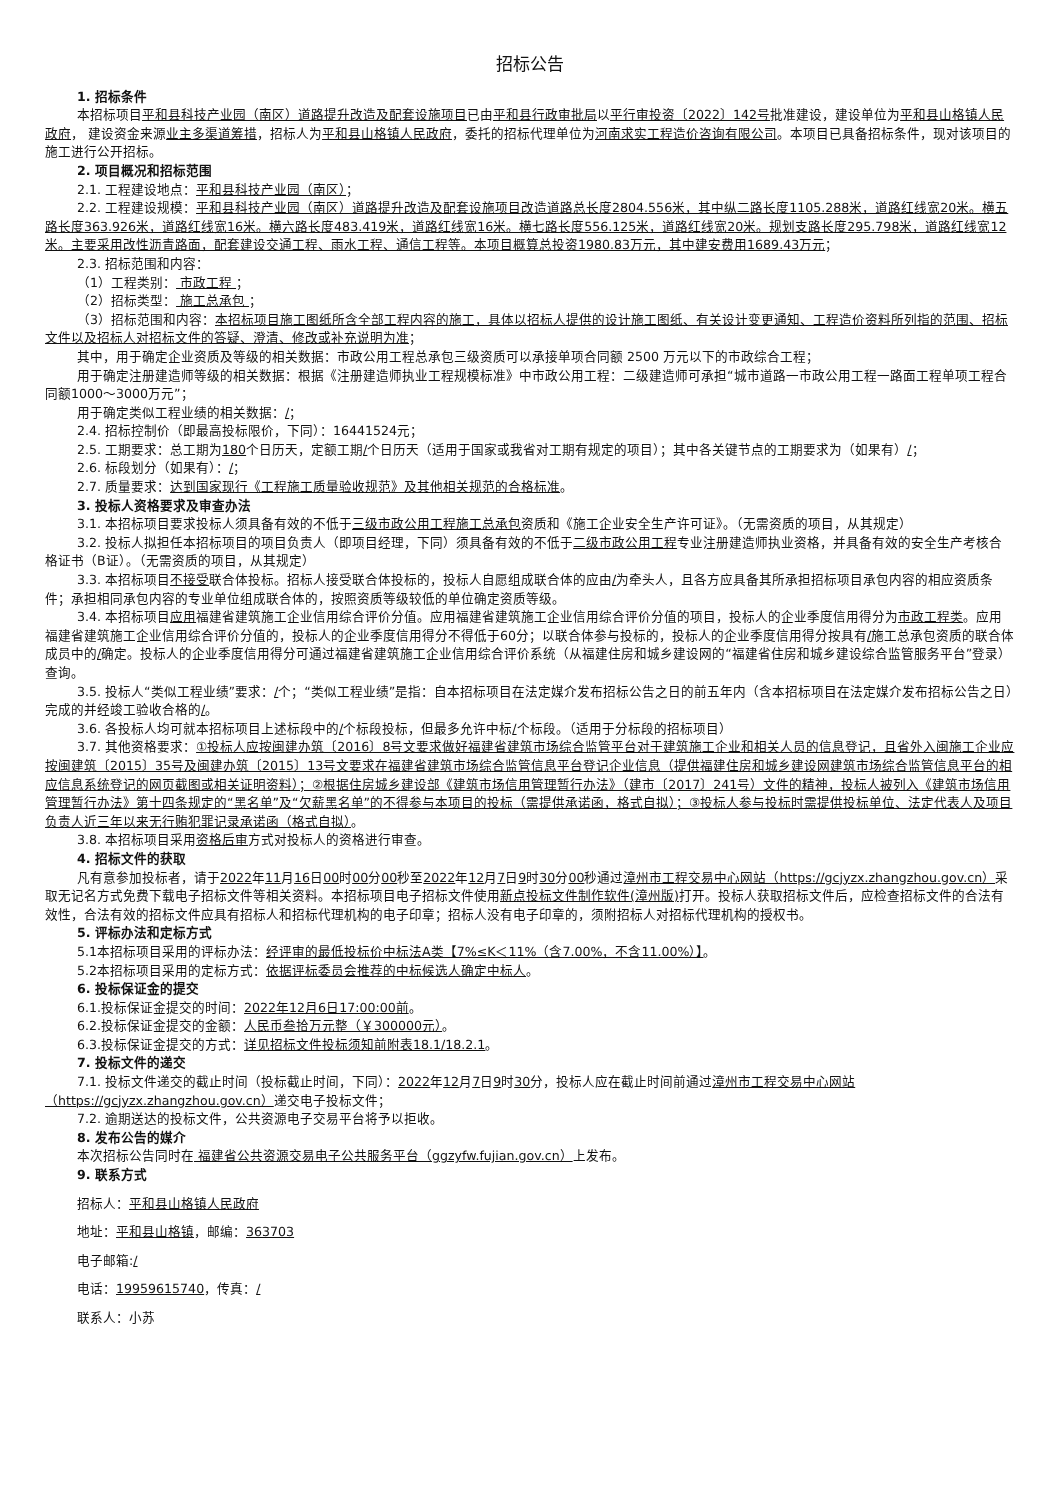招标公告
1. 招标条件
本招标项目平和县科技产业园（南区）道路提升改造及配套设施项目已由平和县行政审批局以平行审投资〔2022〕142号批准建设，建设单位为平和县山格镇人民政府， 建设资金来源业主多渠道筹措，招标人为平和县山格镇人民政府，委托的招标代理单位为河南求实工程造价咨询有限公司。本项目已具备招标条件，现对该项目的施工进行公开招标。
2. 项目概况和招标范围
2.1. 工程建设地点：平和县科技产业园（南区）；
2.2. 工程建设规模：平和县科技产业园（南区）道路提升改造及配套设施项目改造道路总长度2804.556米，其中纵二路长度1105.288米，道路红线宽20米。横五路长度363.926米，道路红线宽16米。横六路长度483.419米，道路红线宽16米。横七路长度556.125米，道路红线宽20米。规划支路长度295.798米，道路红线宽12米。主要采用改性沥青路面，配套建设交通工程、雨水工程、通信工程等。本项目概算总投资1980.83万元，其中建安费用1689.43万元；
2.3. 招标范围和内容：
（1）工程类别： 市政工程 ；
（2）招标类型： 施工总承包 ；
（3）招标范围和内容：本招标项目施工图纸所含全部工程内容的施工，具体以招标人提供的设计施工图纸、有关设计变更通知、工程造价资料所列指的范围、招标文件以及招标人对招标文件的答疑、澄清、修改或补充说明为准；
其中，用于确定企业资质及等级的相关数据：市政公用工程总承包三级资质可以承接单项合同额 2500 万元以下的市政综合工程；
用于确定注册建造师等级的相关数据：根据《注册建造师执业工程规模标准》中市政公用工程：二级建造师可承担“城市道路一市政公用工程一路面工程单项工程合同额1000～3000万元”；
用于确定类似工程业绩的相关数据：/；
2.4. 招标控制价（即最高投标限价，下同）：16441524元；
2.5. 工期要求：总工期为180个日历天，定额工期/个日历天（适用于国家或我省对工期有规定的项目）；其中各关键节点的工期要求为（如果有）/；
2.6. 标段划分（如果有）：/；
2.7. 质量要求：达到国家现行《工程施工质量验收规范》及其他相关规范的合格标准。
3. 投标人资格要求及审查办法
3.1. 本招标项目要求投标人须具备有效的不低于三级市政公用工程施工总承包资质和《施工企业安全生产许可证》。（无需资质的项目，从其规定）
3.2. 投标人拟担任本招标项目的项目负责人（即项目经理，下同）须具备有效的不低于二级市政公用工程专业注册建造师执业资格，并具备有效的安全生产考核合格证书（B证）。（无需资质的项目，从其规定）
3.3. 本招标项目不接受联合体投标。招标人接受联合体投标的，投标人自愿组成联合体的应由/为牵头人，且各方应具备其所承担招标项目承包内容的相应资质条件；承担相同承包内容的专业单位组成联合体的，按照资质等级较低的单位确定资质等级。
3.4. 本招标项目应用福建省建筑施工企业信用综合评价分值。应用福建省建筑施工企业信用综合评价分值的项目，投标人的企业季度信用得分为市政工程类。应用福建省建筑施工企业信用综合评价分值的，投标人的企业季度信用得分不得低于60分；以联合体参与投标的，投标人的企业季度信用得分按具有/施工总承包资质的联合体成员中的/确定。投标人的企业季度信用得分可通过福建省建筑施工企业信用综合评价系统（从福建住房和城乡建设网的“福建省住房和城乡建设综合监管服务平台”登录）查询。
3.5. 投标人“类似工程业绩”要求：/个；“类似工程业绩”是指：自本招标项目在法定媒介发布招标公告之日的前五年内（含本招标项目在法定媒介发布招标公告之日）完成的并经竣工验收合格的/。
3.6. 各投标人均可就本招标项目上述标段中的/个标段投标，但最多允许中标/个标段。（适用于分标段的招标项目）
3.7. 其他资格要求：①投标人应按闽建办筑〔2016〕8号文要求做好福建省建筑市场综合监管平台对于建筑施工企业和相关人员的信息登记，且省外入闽施工企业应按闽建筑〔2015〕35号及闽建办筑〔2015〕13号文要求在福建省建筑市场综合监管信息平台登记企业信息（提供福建住房和城乡建设网建筑市场综合监管信息平台的相应信息系统登记的网页截图或相关证明资料）；②根据住房城乡建设部《建筑市场信用管理暂行办法》（建市〔2017〕241号）文件的精神，投标人被列入《建筑市场信用管理暂行办法》第十四条规定的“黑名单”及“欠薪黑名单”的不得参与本项目的投标（需提供承诺函，格式自拟）；③投标人参与投标时需提供投标单位、法定代表人及项目负责人近三年以来无行贿犯罪记录承诺函（格式自拟）。
3.8. 本招标项目采用资格后审方式对投标人的资格进行审查。
4. 招标文件的获取
凡有意参加投标者，请于2022年11月16日00时00分00秒至2022年12月7日9时30分00秒通过漳州市工程交易中心网站（https://gcjyzx.zhangzhou.gov.cn）采取无记名方式免费下载电子招标文件等相关资料。本招标项目电子招标文件使用新点投标文件制作软件(漳州版) 打开。投标人获取招标文件后，应检查招标文件的合法有效性，合法有效的招标文件应具有招标人和招标代理机构的电子印章；招标人没有电子印章的，须附招标人对招标代理机构的授权书。
5. 评标办法和定标方式
5.1本招标项目采用的评标办法：经评审的最低投标价中标法A类【7%≤K＜11%（含7.00%，不含11.00%）】。
5.2本招标项目采用的定标方式：依据评标委员会推荐的中标候选人确定中标人。
6. 投标保证金的提交
6.1.投标保证金提交的时间：2022年12月6日17:00:00前。
6.2.投标保证金提交的金额：人民币叁拾万元整（￥300000元）。
6.3.投标保证金提交的方式：详见招标文件投标须知前附表18.1/18.2.1。
7. 投标文件的递交
7.1. 投标文件递交的截止时间（投标截止时间，下同）：2022年12月7日9时30分，投标人应在截止时间前通过漳州市工程交易中心网站（https://gcjyzx.zhangzhou.gov.cn）递交电子投标文件；
7.2. 逾期送达的投标文件，公共资源电子交易平台将予以拒收。
8. 发布公告的媒介
本次招标公告同时在 福建省公共资源交易电子公共服务平台（ggzyfw.fujian.gov.cn）上发布。
9. 联系方式
招标人：平和县山格镇人民政府
地址：平和县山格镇，邮编：363703
电子邮箱:/
电话：19959615740，传真：/
联系人：小苏